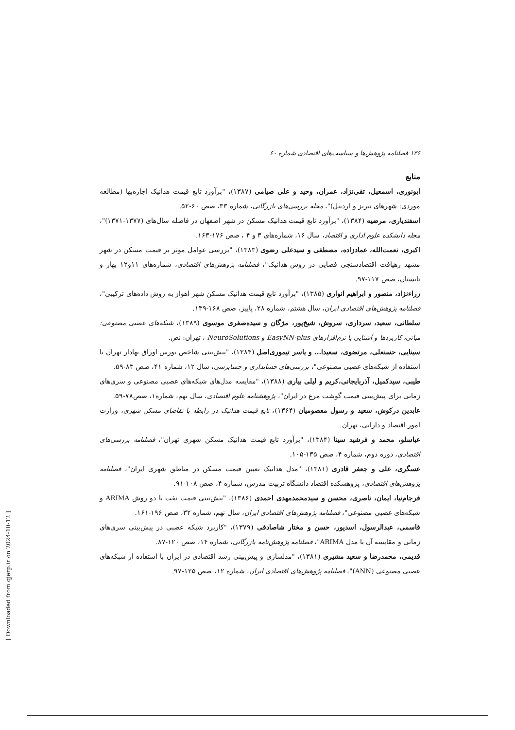۱۳۶ فصلنامه پژوهش‌ها و سیاست‌های اقتصادی شماره ۶۰
منابع
ابونوری، اسمعیل، تقی‌نژاد، عمران، وحید و علی صیامی (۱۳۸۷)، "برآورد تابع قیمت هدانیک اجاره‌بها (مطالعه موردی: شهرهای تبریز و اردبیل)"، مجله بررسی‌های بازرگانی، شماره ۳۳، صص ۶۰-۵۲.
اسفندیاری، مرضیه (۱۳۸۴)، "برآورد تابع قیمت هدانیک مسکن در شهر اصفهان در فاصله سال‌های (۱۳۷۷-۱۳۷۱)"، مجله دانشکده علوم اداری و اقتصاد، سال ۱۶، شماره‌های ۳ و ۴ ، صص ۱۷۶-۱۶۳.
اکبری، نعمت‌الله، عمادزاده، مصطفی و سیدعلی رضوی (۱۳۸۳)، "بررسی عوامل موثر بر قیمت مسکن در شهر مشهد رهیافت اقتصادسنجی فضایی در روش هدانیک"، فصلنامه پژوهش‌های اقتصادی، شماره‌های ۱۱و۱۲ بهار و تابستان، صص ۱۱۷-۹۷.
زراءنژاد، منصور و ابراهیم انواری (۱۳۸۵)، "برآورد تابع قیمت هدانیک مسکن شهر اهواز به روش داده‌های ترکیبی"، فصلنامه پژوهش‌های اقتصادی ایران، سال هشتم، شماره ۲۸، پاییز، صص ۱۶۸-۱۳۹.
سلطانی، سعید، سرداری، سروش، شیخ‌پور، مژگان و سیده‌صغری موسوی (۱۳۸۹)، شبکه‌های عصبی مصنوعی: مبانی، کاربردها و آشنایی با نرم‌افزارهای EasyNN-plus و NeuroSolutions ، تهران: نص.
سینایی، حسنعلی، مرتضوی، سعیدا... و یاسر تیموری‌اصل (۱۳۸۴)، "پیش‌بینی شاخص بورس اوراق بهادار تهران با استفاده از شبکه‌های عصبی مصنوعی"، بررسی‌های حسابداری و حسابرسی، سال ۱۲، شماره ۴۱، صص ۸۳-۵۹.
طیبی، سیدکمیل، آذربایجانی،کریم و لیلی بیاری (۱۳۸۸)، "مقایسه مدل‌های شبکه‌های عصبی مصنوعی و سری‌های زمانی برای پیش‌بینی قیمت گوشت مرغ در ایران"، پژوهشنامه علوم اقتصادی، سال نهم، شماره۱، صص۷۸-۵۹.
عابدین درکوش، سعید و رسول معصومیان (۱۳۶۴)، تابع قیمت هدانیک در رابطه با تقاضای مسکن شهری، وزارت امور اقتصاد و دارایی، تهران.
عباسلو، محمد و فرشید سینا (۱۳۸۴)، "برآورد تابع قیمت هدانیک مسکن شهری تهران"، فصلنامه بررسی‌های اقتصادی، دوره دوم، شماره ۴، صص ۱۳۵-۱۰۵.
عسگری، علی و جعفر قادری (۱۳۸۱)، "مدل هدانیک تعیین قیمت مسکن در مناطق شهری ایران"، فصلنامه پژوهش‌های اقتصادی، پژوهشکده اقتصاد دانشگاه تربیت مدرس، شماره ۴، صص ۱۰۸-۹۱.
فرجام‌نیا، ایمان، ناصری، محسن و سیدمحمدمهدی احمدی (۱۳۸۶)، "پیش‌بینی قیمت نفت با دو روش ARIMA و شبکه‌های عصبی مصنوعی"، فصلنامه پژوهش‌های اقتصادی ایران، سال نهم، شماره ۳۲، صص ۱۹۶-۱۶۱.
قاسمی، عبدالرسول، اسدپور، حسن و مختار شاصادقی (۱۳۷۹)، "کاربرد شبکه عصبی در پیش‌بینی سری‌های زمانی و مقایسه آن با مدل ARIMA"، فصلنامه پژوهش‌نامه بازرگانی، شماره ۱۴، صص ۱۲۰-۸۷.
قدیمی، محمدرضا و سعید مشیری (۱۳۸۱)، "مدلسازی و پیش‌بینی رشد اقتصادی در ایران با استفاده از شبکه‌های عصبی مصنوعی (ANN)"، فصلنامه پژوهش‌های اقتصادی ایران، شماره ۱۲، صص ۱۲۵-۹۷.
[ Downloaded from qjerp.ir on 2024-10-12 ]